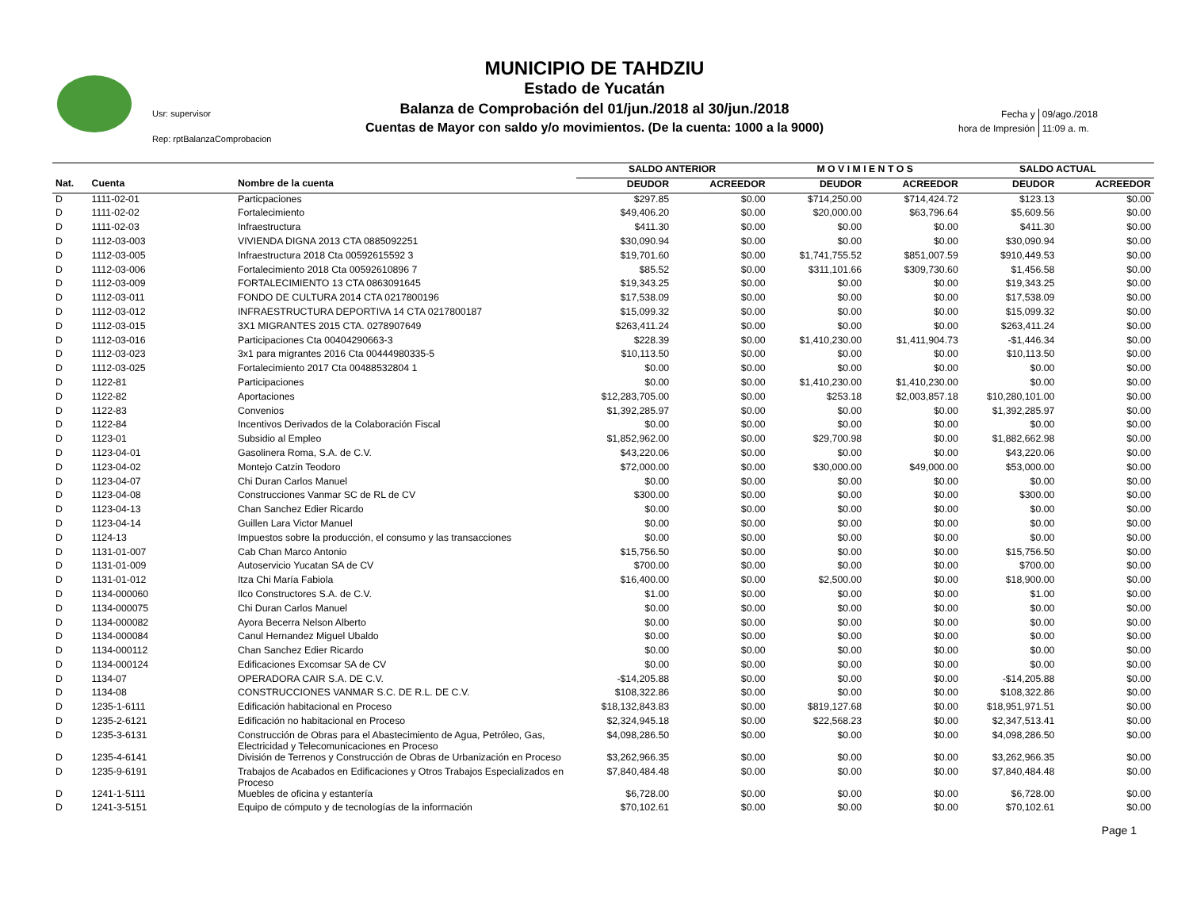Usr: supervisor
Rep: rptBalanzaComprobacion
MUNICIPIO DE TAHDZIU
Estado de Yucatán
Balanza de Comprobación del 01/jun./2018 al 30/jun./2018
Cuentas de Mayor con saldo y/o movimientos. (De la cuenta: 1000 a la 9000)
| Fecha y | 09/ago./2018 |
| hora de Impresión | 11:09 a. m. |
| | | | SALDO ANTERIOR | | M O V I M I E N T O S | | SALDO ACTUAL | |
| --- | --- | --- | --- | --- | --- | --- | --- | --- |
| Nat. | Cuenta | Nombre de la cuenta | DEUDOR | ACREEDOR | DEUDOR | ACREEDOR | DEUDOR | ACREEDOR |
| D | 1111-02-01 | Particpaciones | $297.85 | $0.00 | $714,250.00 | $714,424.72 | $123.13 | $0.00 |
| D | 1111-02-02 | Fortalecimiento | $49,406.20 | $0.00 | $20,000.00 | $63,796.64 | $5,609.56 | $0.00 |
| D | 1111-02-03 | Infraestructura | $411.30 | $0.00 | $0.00 | $0.00 | $411.30 | $0.00 |
| D | 1112-03-003 | VIVIENDA DIGNA 2013 CTA 0885092251 | $30,090.94 | $0.00 | $0.00 | $0.00 | $30,090.94 | $0.00 |
| D | 1112-03-005 | Infraestructura 2018 Cta 00592615592 3 | $19,701.60 | $0.00 | $1,741,755.52 | $851,007.59 | $910,449.53 | $0.00 |
| D | 1112-03-006 | Fortalecimiento 2018 Cta 00592610896 7 | $85.52 | $0.00 | $311,101.66 | $309,730.60 | $1,456.58 | $0.00 |
| D | 1112-03-009 | FORTALECIMIENTO 13 CTA 0863091645 | $19,343.25 | $0.00 | $0.00 | $0.00 | $19,343.25 | $0.00 |
| D | 1112-03-011 | FONDO DE CULTURA 2014 CTA 0217800196 | $17,538.09 | $0.00 | $0.00 | $0.00 | $17,538.09 | $0.00 |
| D | 1112-03-012 | INFRAESTRUCTURA DEPORTIVA 14 CTA 0217800187 | $15,099.32 | $0.00 | $0.00 | $0.00 | $15,099.32 | $0.00 |
| D | 1112-03-015 | 3X1 MIGRANTES 2015 CTA. 0278907649 | $263,411.24 | $0.00 | $0.00 | $0.00 | $263,411.24 | $0.00 |
| D | 1112-03-016 | Participaciones Cta 00404290663-3 | $228.39 | $0.00 | $1,410,230.00 | $1,411,904.73 | -$1,446.34 | $0.00 |
| D | 1112-03-023 | 3x1 para migrantes 2016 Cta 00444980335-5 | $10,113.50 | $0.00 | $0.00 | $0.00 | $10,113.50 | $0.00 |
| D | 1112-03-025 | Fortalecimiento 2017 Cta 00488532804 1 | $0.00 | $0.00 | $0.00 | $0.00 | $0.00 | $0.00 |
| D | 1122-81 | Participaciones | $0.00 | $0.00 | $1,410,230.00 | $1,410,230.00 | $0.00 | $0.00 |
| D | 1122-82 | Aportaciones | $12,283,705.00 | $0.00 | $253.18 | $2,003,857.18 | $10,280,101.00 | $0.00 |
| D | 1122-83 | Convenios | $1,392,285.97 | $0.00 | $0.00 | $0.00 | $1,392,285.97 | $0.00 |
| D | 1122-84 | Incentivos Derivados de la Colaboración Fiscal | $0.00 | $0.00 | $0.00 | $0.00 | $0.00 | $0.00 |
| D | 1123-01 | Subsidio al Empleo | $1,852,962.00 | $0.00 | $29,700.98 | $0.00 | $1,882,662.98 | $0.00 |
| D | 1123-04-01 | Gasolinera Roma, S.A. de C.V. | $43,220.06 | $0.00 | $0.00 | $0.00 | $43,220.06 | $0.00 |
| D | 1123-04-02 | Montejo Catzin Teodoro | $72,000.00 | $0.00 | $30,000.00 | $49,000.00 | $53,000.00 | $0.00 |
| D | 1123-04-07 | Chi Duran Carlos Manuel | $0.00 | $0.00 | $0.00 | $0.00 | $0.00 | $0.00 |
| D | 1123-04-08 | Construcciones Vanmar SC de RL de CV | $300.00 | $0.00 | $0.00 | $0.00 | $300.00 | $0.00 |
| D | 1123-04-13 | Chan Sanchez Edier Ricardo | $0.00 | $0.00 | $0.00 | $0.00 | $0.00 | $0.00 |
| D | 1123-04-14 | Guillen Lara Victor Manuel | $0.00 | $0.00 | $0.00 | $0.00 | $0.00 | $0.00 |
| D | 1124-13 | Impuestos sobre la producción, el consumo y las transacciones | $0.00 | $0.00 | $0.00 | $0.00 | $0.00 | $0.00 |
| D | 1131-01-007 | Cab Chan Marco Antonio | $15,756.50 | $0.00 | $0.00 | $0.00 | $15,756.50 | $0.00 |
| D | 1131-01-009 | Autoservicio Yucatan SA de CV | $700.00 | $0.00 | $0.00 | $0.00 | $700.00 | $0.00 |
| D | 1131-01-012 | Itza Chi María Fabiola | $16,400.00 | $0.00 | $2,500.00 | $0.00 | $18,900.00 | $0.00 |
| D | 1134-000060 | Ilco Constructores S.A. de C.V. | $1.00 | $0.00 | $0.00 | $0.00 | $1.00 | $0.00 |
| D | 1134-000075 | Chi Duran Carlos Manuel | $0.00 | $0.00 | $0.00 | $0.00 | $0.00 | $0.00 |
| D | 1134-000082 | Ayora Becerra Nelson Alberto | $0.00 | $0.00 | $0.00 | $0.00 | $0.00 | $0.00 |
| D | 1134-000084 | Canul Hernandez Miguel Ubaldo | $0.00 | $0.00 | $0.00 | $0.00 | $0.00 | $0.00 |
| D | 1134-000112 | Chan Sanchez Edier Ricardo | $0.00 | $0.00 | $0.00 | $0.00 | $0.00 | $0.00 |
| D | 1134-000124 | Edificaciones Excomsar SA de CV | $0.00 | $0.00 | $0.00 | $0.00 | $0.00 | $0.00 |
| D | 1134-07 | OPERADORA CAIR S.A. DE C.V. | -$14,205.88 | $0.00 | $0.00 | $0.00 | -$14,205.88 | $0.00 |
| D | 1134-08 | CONSTRUCCIONES VANMAR S.C. DE R.L. DE C.V. | $108,322.86 | $0.00 | $0.00 | $0.00 | $108,322.86 | $0.00 |
| D | 1235-1-6111 | Edificación habitacional en Proceso | $18,132,843.83 | $0.00 | $819,127.68 | $0.00 | $18,951,971.51 | $0.00 |
| D | 1235-2-6121 | Edificación no habitacional en Proceso | $2,324,945.18 | $0.00 | $22,568.23 | $0.00 | $2,347,513.41 | $0.00 |
| D | 1235-3-6131 | Construcción de Obras para el Abastecimiento de Agua, Petróleo, Gas, Electricidad y Telecomunicaciones en Proceso | $4,098,286.50 | $0.00 | $0.00 | $0.00 | $4,098,286.50 | $0.00 |
| D | 1235-4-6141 | División de Terrenos y Construcción de Obras de Urbanización en Proceso | $3,262,966.35 | $0.00 | $0.00 | $0.00 | $3,262,966.35 | $0.00 |
| D | 1235-9-6191 | Trabajos de Acabados en Edificaciones y Otros Trabajos Especializados en Proceso | $7,840,484.48 | $0.00 | $0.00 | $0.00 | $7,840,484.48 | $0.00 |
| D | 1241-1-5111 | Muebles de oficina y estantería | $6,728.00 | $0.00 | $0.00 | $0.00 | $6,728.00 | $0.00 |
| D | 1241-3-5151 | Equipo de cómputo y de tecnologías de la información | $70,102.61 | $0.00 | $0.00 | $0.00 | $70,102.61 | $0.00 |
Page 1